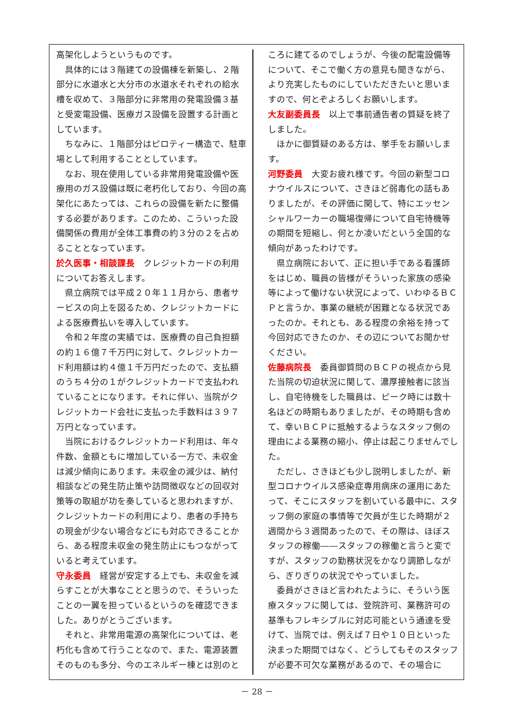高架化しようというものです。
具体的には３階建ての設備棟を新築し、２階部分に水道水と大分市の水道水それぞれの給水槽を収めて、３階部分に非常用の発電設備３基と受変電設備、医療ガス設備を設置する計画としています。
ちなみに、１階部分はピロティー構造で、駐車場として利用することとしています。
なお、現在使用している非常用発電設備や医療用のガス設備は既に老朽化しており、今回の高架化にあたっては、これらの設備を新たに整備する必要があります。このため、こういった設備関係の費用が全体工事費の約３分の２を占めることとなっています。
於久医事・相談課長　クレジットカードの利用についてお答えします。
県立病院では平成２０年１１月から、患者サービスの向上を図るため、クレジットカードによる医療費払いを導入しています。
令和２年度の実績では、医療費の自己負担額の約１６億７千万円に対して、クレジットカード利用額は約４億１千万円だったので、支払額のうち４分の１がクレジットカードで支払われていることになります。それに伴い、当院がクレジットカード会社に支払った手数料は３９７万円となっています。
当院におけるクレジットカード利用は、年々件数、金額ともに増加している一方で、未収金は減少傾向にあります。未収金の減少は、納付相談などの発生防止策や訪問徴収などの回収対策等の取組が功を奏していると思われますが、クレジットカードの利用により、患者の手持ちの現金が少ない場合などにも対応できることから、ある程度未収金の発生防止にもつながっていると考えています。
守永委員　経営が安定する上でも、未収金を減らすことが大事なことと思うので、そういったことの一翼を担っているというのを確認できました。ありがとうございます。
それと、非常用電源の高架化については、老朽化も含めて行うことなので、また、電源装置そのものも多分、今のエネルギー棟とは別のと
ころに建てるのでしょうが、今後の配電設備等について、そこで働く方の意見も聞きながら、より充実したものにしていただきたいと思いますので、何とぞよろしくお願いします。
大友副委員長　以上で事前通告者の質疑を終了しました。
ほかに御質疑のある方は、挙手をお願いします。
河野委員　大変お疲れ様です。今回の新型コロナウイルスについて、さきほど弱毒化の話もありましたが、その評価に関して、特にエッセンシャルワーカーの職場復帰について自宅待機等の期間を短縮し、何とか凌いだという全国的な傾向があったわけです。
県立病院において、正に担い手である看護師をはじめ、職員の皆様がそういった家族の感染等によって働けない状況によって、いわゆるＢＣＰと言うか、事業の継続が困難となる状況であったのか。それとも、ある程度の余裕を持って今回対応できたのか、その辺についてお聞かせください。
佐藤病院長　委員御質問のＢＣＰの視点から見た当院の切迫状況に関して、濃厚接触者に該当し、自宅待機をした職員は、ピーク時には数十名ほどの時期もありましたが、その時期も含めて、幸いＢＣＰに抵触するようなスタッフ側の理由による業務の縮小、停止は起こりませんでした。
ただし、さきほども少し説明しましたが、新型コロナウイルス感染症専用病床の運用にあたって、そこにスタッフを割いている最中に、スタッフ側の家庭の事情等で欠員が生じた時期が２週間から３週間あったので、その際は、ほぼスタッフの稼働――スタッフの稼働と言うと変ですが、スタッフの勤務状況をかなり調節しながら、ぎりぎりの状況でやっていました。
委員がさきほど言われたように、そういう医療スタッフに関しては、登院許可、業務許可の基準もフレキシブルに対応可能という通達を受けて、当院では、例えば７日や１０日といった決まった期間ではなく、どうしてもそのスタッフが必要不可欠な業務があるので、その場合に
－ 28 －